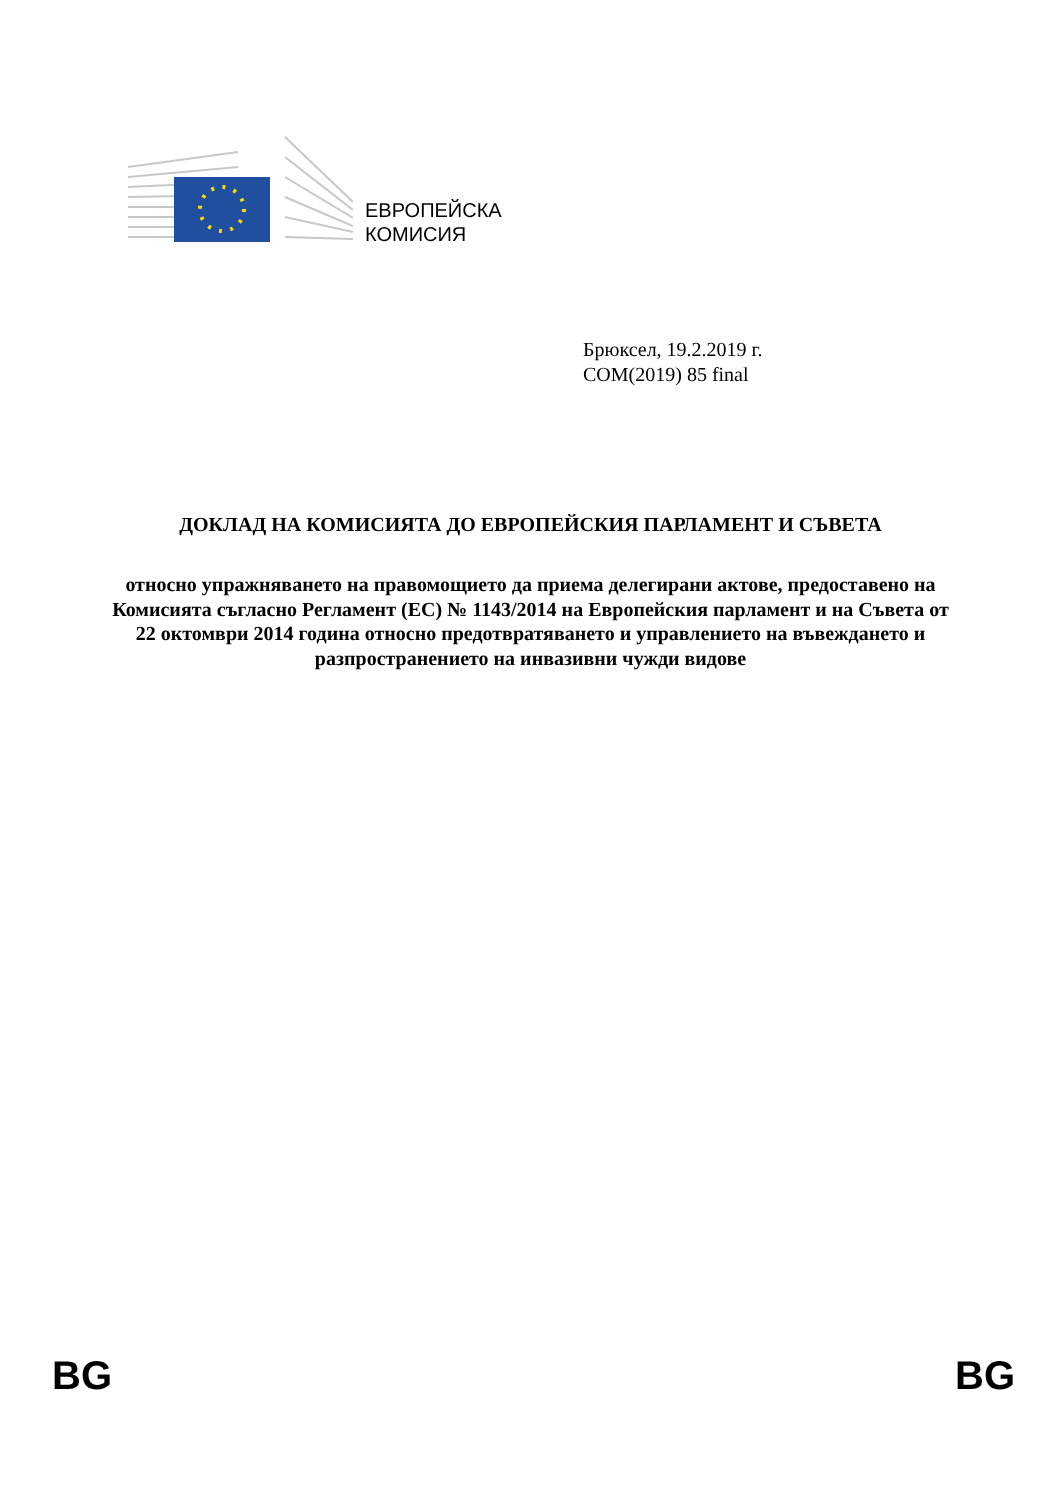ЕВРОПЕЙСКА
КОМИСИЯ
Брюксел, 19.2.2019 г.
COM(2019) 85 final
ДОКЛАД НА КОМИСИЯТА ДО ЕВРОПЕЙСКИЯ ПАРЛАМЕНТ И СЪВЕТА
относно упражняването на правомощието да приема делегирани актове, предоставено на Комисията съгласно Регламент (ЕС) № 1143/2014 на Европейския парламент и на Съвета от 22 октомври 2014 година относно предотвратяването и управлението на въвеждането и разпространението на инвазивни чужди видове
BG BG